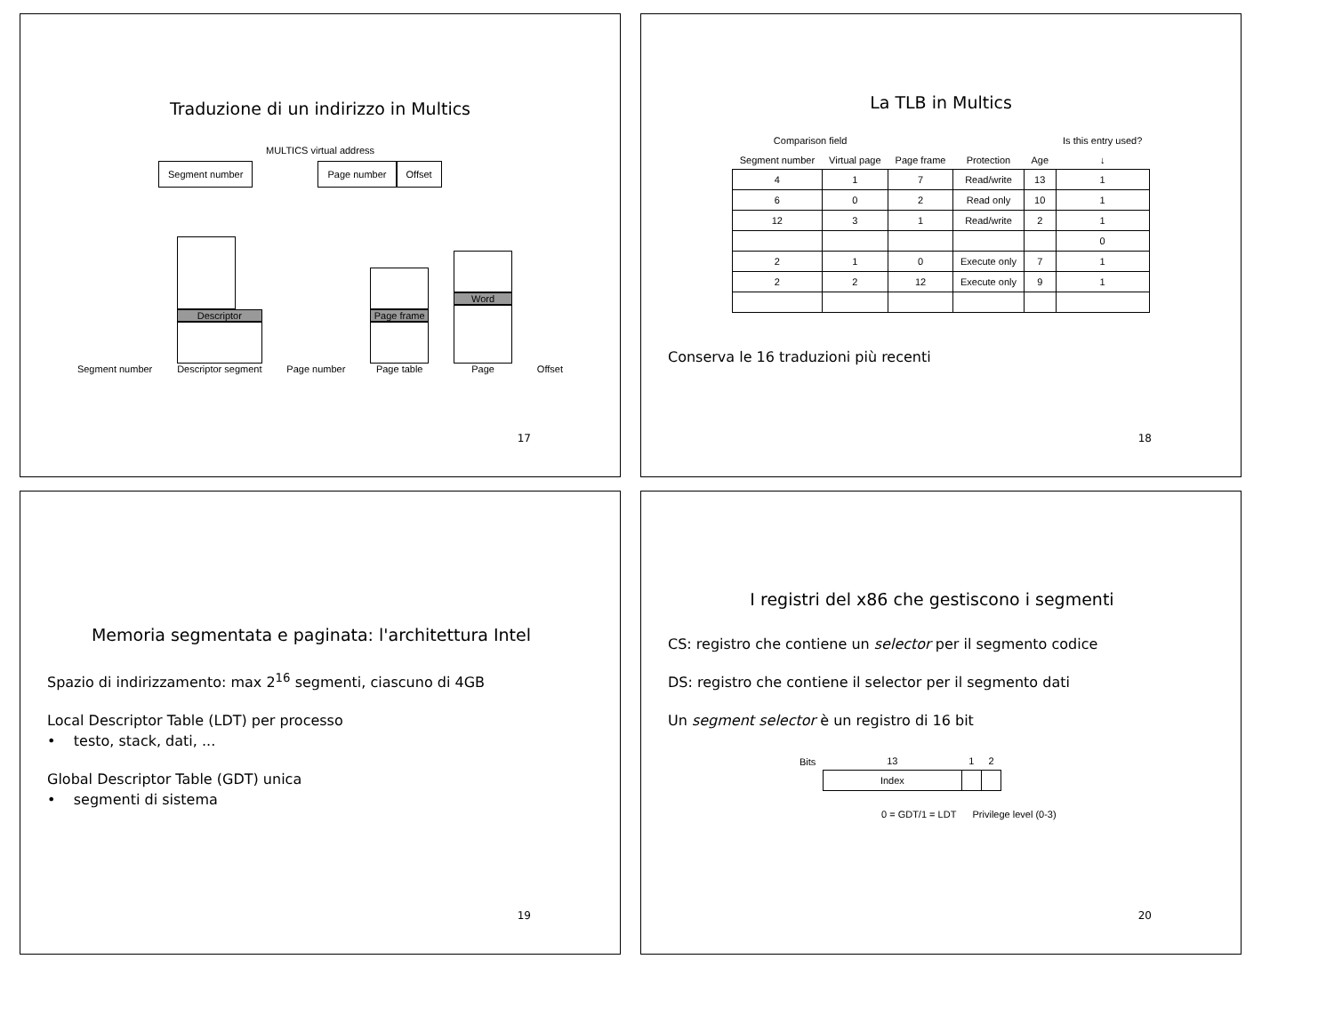Traduzione di un indirizzo in Multics
MULTICS virtual address
Segment number Page number Offset
Segment number
Descriptor
Descriptor segment
Page number
Page frame
Page table
Word
Page
Offset
17
La TLB in Multics
| Comparison field | | | | | Is this entry used? |
| --- | --- | --- | --- | --- | --- |
| Segment number | Virtual page | Page frame | Protection | Age | ↓ |
| 4 | 1 | 7 | Read/write | 13 | 1 |
| 6 | 0 | 2 | Read only | 10 | 1 |
| 12 | 3 | 1 | Read/write | 2 | 1 |
| | | | | | 0 |
| 2 | 1 | 0 | Execute only | 7 | 1 |
| 2 | 2 | 12 | Execute only | 9 | 1 |
Conserva le 16 traduzioni più recenti
18
Memoria segmentata e paginata: l'architettura Intel
Spazio di indirizzamento: max 2<sup>16</sup> segmenti, ciascuno di 4GB
Local Descriptor Table (LDT) per processo
• testo, stack, dati, ...
Global Descriptor Table (GDT) unica
• segmenti di sistema
19
I registri del x86 che gestiscono i segmenti
CS: registro che contiene un selector per il segmento codice
DS: registro che contiene il selector per il segmento dati
Un segment selector è un registro di 16 bit
| Bits | 13 | 1 | 2 |
| --- | --- | --- | --- |
| | Index | | |
0 = GDT/1 = LDT Privilege level (0-3)
20